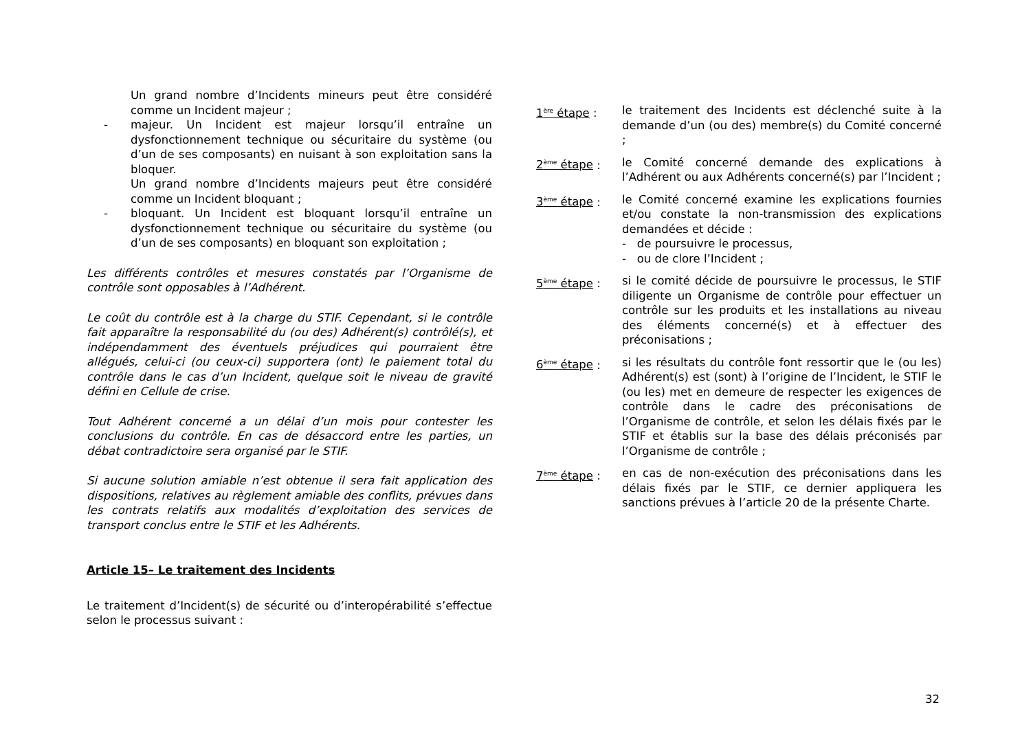Un grand nombre d’Incidents mineurs peut être considéré comme un Incident majeur ;
- majeur. Un Incident est majeur lorsqu’il entraîne un dysfonctionnement technique ou sécuritaire du système (ou d’un de ses composants) en nuisant à son exploitation sans la bloquer.
Un grand nombre d’Incidents majeurs peut être considéré comme un Incident bloquant ;
- bloquant. Un Incident est bloquant lorsqu’il entraîne un dysfonctionnement technique ou sécuritaire du système (ou d’un de ses composants) en bloquant son exploitation ;
Les différents contrôles et mesures constatés par l’Organisme de contrôle sont opposables à l’Adhérent.
Le coût du contrôle est à la charge du STIF. Cependant, si le contrôle fait apparaître la responsabilité du (ou des) Adhérent(s) contrôlé(s), et indépendamment des éventuels préjudices qui pourraient être allégués, celui-ci (ou ceux-ci) supportera (ont) le paiement total du contrôle dans le cas d’un Incident, quelque soit le niveau de gravité défini en Cellule de crise.
Tout Adhérent concerné a un délai d’un mois pour contester les conclusions du contrôle. En cas de désaccord entre les parties, un débat contradictoire sera organisé par le STIF.
Si aucune solution amiable n’est obtenue il sera fait application des dispositions, relatives au règlement amiable des conflits, prévues dans les contrats relatifs aux modalités d’exploitation des services de transport conclus entre le STIF et les Adhérents.
Article 15– Le traitement des Incidents
Le traitement d’Incident(s) de sécurité ou d’interopérabilité s’effectue selon le processus suivant :
1<sup>ère</sup> étape : le traitement des Incidents est déclenché suite à la demande d’un (ou des) membre(s) du Comité concerné ;
2<sup>ème</sup> étape : le Comité concerné demande des explications à l’Adhérent ou aux Adhérents concerné(s) par l’Incident ;
3<sup>ème</sup> étape : le Comité concerné examine les explications fournies et/ou constate la non-transmission des explications demandées et décide :
- de poursuivre le processus,
- ou de clore l’Incident ;
5<sup>ème</sup> étape : si le comité décide de poursuivre le processus, le STIF diligente un Organisme de contrôle pour effectuer un contrôle sur les produits et les installations au niveau des éléments concerné(s) et à effectuer des préconisations ;
6<sup>ème</sup> étape : si les résultats du contrôle font ressortir que le (ou les) Adhérent(s) est (sont) à l’origine de l’Incident, le STIF le (ou les) met en demeure de respecter les exigences de contrôle dans le cadre des préconisations de l’Organisme de contrôle, et selon les délais fixés par le STIF et établis sur la base des délais préconisés par l’Organisme de contrôle ;
7<sup>ème</sup> étape : en cas de non-exécution des préconisations dans les délais fixés par le STIF, ce dernier appliquera les sanctions prévues à l’article 20 de la présente Charte.
32